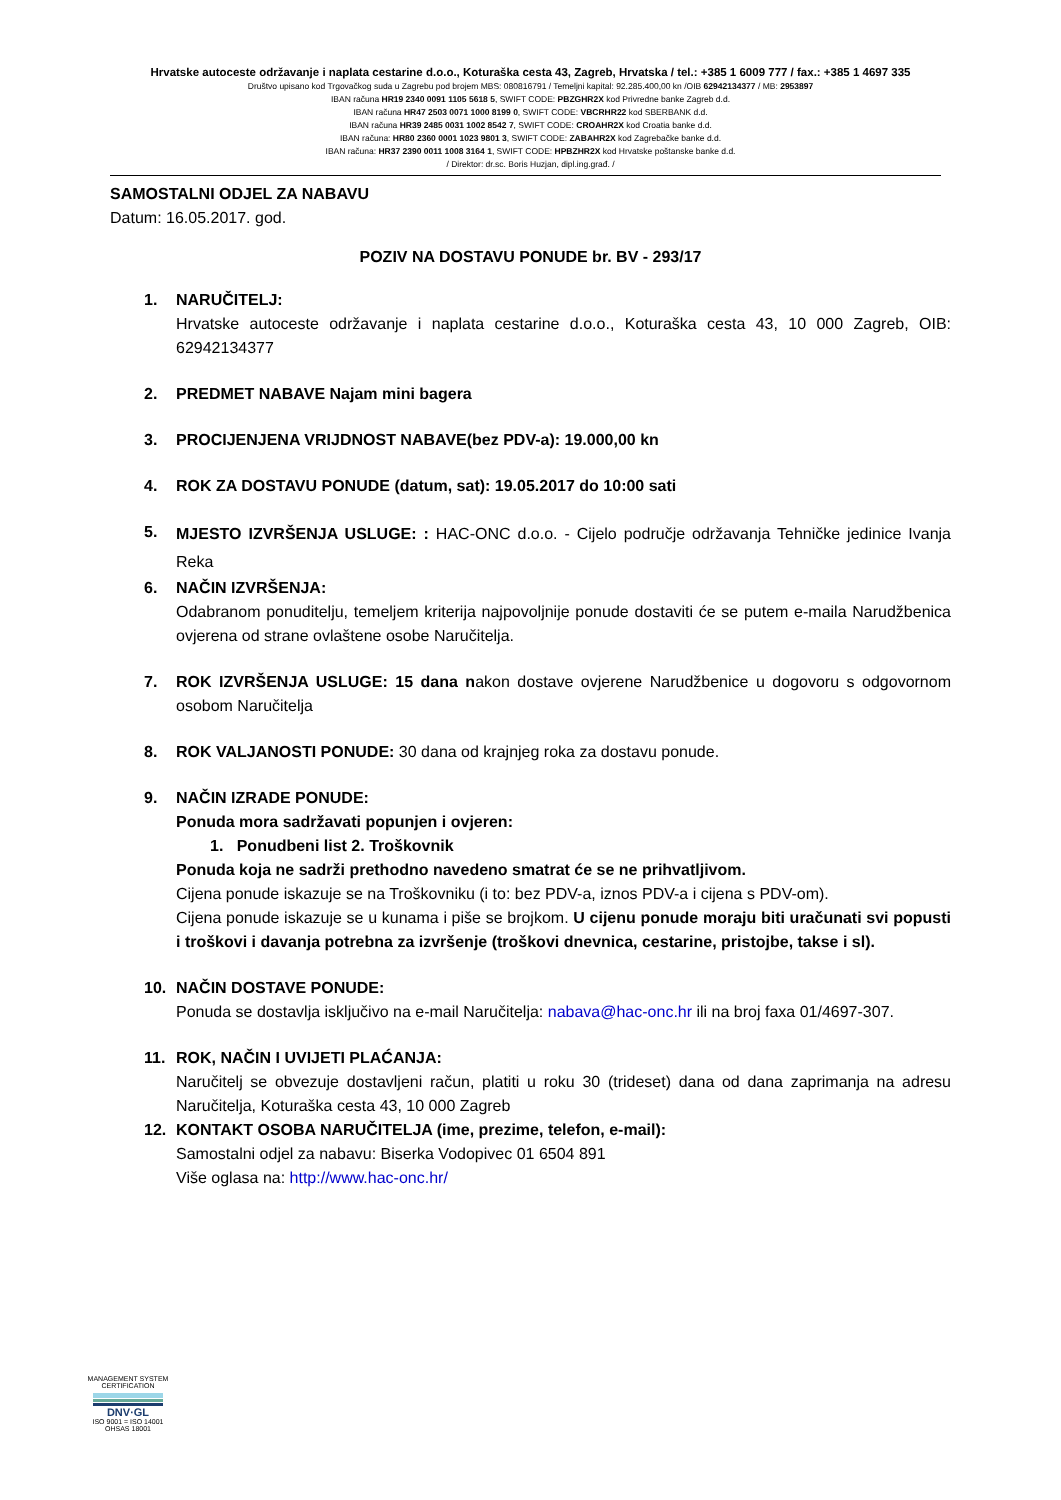Hrvatske autoceste održavanje i naplata cestarine d.o.o., Koturaška cesta 43, Zagreb, Hrvatska / tel.: +385 1 6009 777 / fax.: +385 1 4697 335
Društvo upisano kod Trgovačkog suda u Zagrebu pod brojem MBS: 080816791 / Temeljni kapital: 92.285.400,00 kn /OIB 62942134377 / MB: 2953897
IBAN računa HR19 2340 0091 1105 5618 5, SWIFT CODE: PBZGHR2X kod Privredne banke Zagreb d.d.
IBAN računa HR47 2503 0071 1000 8199 0, SWIFT CODE: VBCRHR22 kod SBERBANK d.d.
IBAN računa HR39 2485 0031 1002 8542 7, SWIFT CODE: CROAHR2X kod Croatia banke d.d.
IBAN računa: HR80 2360 0001 1023 9801 3, SWIFT CODE: ZABAHR2X kod Zagrebačke banke d.d.
IBAN računa: HR37 2390 0011 1008 3164 1, SWIFT CODE: HPBZHR2X kod Hrvatske poštanske banke d.d.
/ Direktor: dr.sc. Boris Huzjan, dipl.ing.građ. /
SAMOSTALNI ODJEL ZA NABAVU
Datum: 16.05.2017. god.
POZIV NA DOSTAVU PONUDE br. BV - 293/17
1. NARUČITELJ:
Hrvatske autoceste održavanje i naplata cestarine d.o.o., Koturaška cesta 43, 10 000 Zagreb, OIB: 62942134377
2. PREDMET NABAVE Najam mini bagera
3. PROCIJENJENA VRIJDNOST NABAVE(bez PDV-a): 19.000,00 kn
4. ROK ZA DOSTAVU PONUDE (datum, sat): 19.05.2017 do 10:00 sati
5.
MJESTO IZVRŠENJA USLUGE: : HAC-ONC d.o.o. - Cijelo područje održavanja Tehničke jedinice Ivanja Reka
6. NAČIN IZVRŠENJA:
Odabranom ponuditelju, temeljem kriterija najpovoljnije ponude dostaviti će se putem e-maila Narudžbenica ovjerena od strane ovlaštene osobe Naručitelja.
7. ROK IZVRŠENJA USLUGE: 15 dana nakon dostave ovjerene Narudžbenice u dogovoru s odgovornom osobom Naručitelja
8. ROK VALJANOSTI PONUDE: 30 dana od krajnjeg roka za dostavu ponude.
9. NAČIN IZRADE PONUDE:
Ponuda mora sadržavati popunjen i ovjeren:
1. Ponudbeni list 2. Troškovnik
Ponuda koja ne sadrži prethodno navedeno smatrat će se ne prihvatljivom.
Cijena ponude iskazuje se na Troškovniku (i to: bez PDV-a, iznos PDV-a i cijena s PDV-om).
Cijena ponude iskazuje se u kunama i piše se brojkom. U cijenu ponude moraju biti uračunati svi popusti i troškovi i davanja potrebna za izvršenje (troškovi dnevnica, cestarine, pristojbe, takse i sl).
10. NAČIN DOSTAVE PONUDE:
Ponuda se dostavlja isključivo na e-mail Naručitelja: nabava@hac-onc.hr ili na broj faxa 01/4697-307.
11. ROK, NAČIN I UVIJETI PLAĆANJA:
Naručitelj se obvezuje dostavljeni račun, platiti u roku 30 (trideset) dana od dana zaprimanja na adresu Naručitelja, Koturaška cesta 43, 10 000 Zagreb
12. KONTAKT OSOBA NARUČITELJA (ime, prezime, telefon, e-mail):
Samostalni odjel za nabavu: Biserka Vodopivec 01 6504 891
Više oglasa na: http://www.hac-onc.hr/
MANAGEMENT SYSTEM CERTIFICATION
DNV·GL
ISO 9001 = ISO 14001
OHSAS 18001